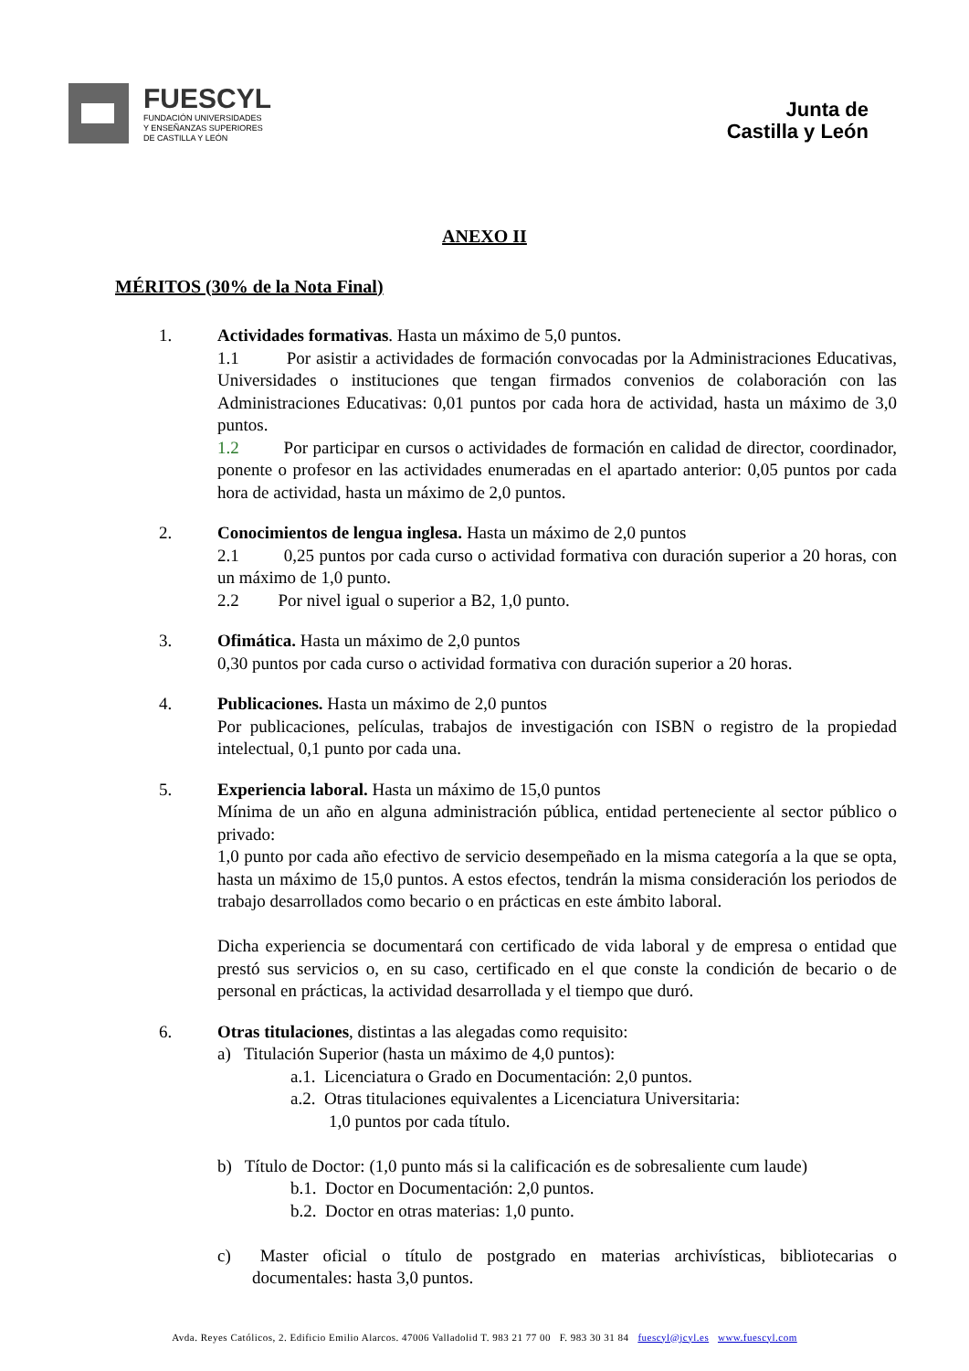FUESCYL
FUNDACIÓN UNIVERSIDADES
Y ENSEÑANZAS SUPERIORES
DE CASTILLA Y LEÓN
Junta de
Castilla y León
ANEXO II
MÉRITOS (30% de la Nota Final)
1. Actividades formativas. Hasta un máximo de 5,0 puntos.
1.1 Por asistir a actividades de formación convocadas por la Administraciones Educativas, Universidades o instituciones que tengan firmados convenios de colaboración con las Administraciones Educativas: 0,01 puntos por cada hora de actividad, hasta un máximo de 3,0 puntos.
1.2 Por participar en cursos o actividades de formación en calidad de director, coordinador, ponente o profesor en las actividades enumeradas en el apartado anterior: 0,05 puntos por cada hora de actividad, hasta un máximo de 2,0 puntos.
2. Conocimientos de lengua inglesa. Hasta un máximo de 2,0 puntos
2.1 0,25 puntos por cada curso o actividad formativa con duración superior a 20 horas, con un máximo de 1,0 punto.
2.2 Por nivel igual o superior a B2, 1,0 punto.
3. Ofimática. Hasta un máximo de 2,0 puntos
0,30 puntos por cada curso o actividad formativa con duración superior a 20 horas.
4. Publicaciones. Hasta un máximo de 2,0 puntos
Por publicaciones, películas, trabajos de investigación con ISBN o registro de la propiedad intelectual, 0,1 punto por cada una.
5. Experiencia laboral. Hasta un máximo de 15,0 puntos
Mínima de un año en alguna administración pública, entidad perteneciente al sector público o privado:
1,0 punto por cada año efectivo de servicio desempeñado en la misma categoría a la que se opta, hasta un máximo de 15,0 puntos. A estos efectos, tendrán la misma consideración los periodos de trabajo desarrollados como becario o en prácticas en este ámbito laboral.
Dicha experiencia se documentará con certificado de vida laboral y de empresa o entidad que prestó sus servicios o, en su caso, certificado en el que conste la condición de becario o de personal en prácticas, la actividad desarrollada y el tiempo que duró.
6. Otras titulaciones, distintas a las alegadas como requisito:
a) Titulación Superior (hasta un máximo de 4,0 puntos):
a.1. Licenciatura o Grado en Documentación: 2,0 puntos.
a.2. Otras titulaciones equivalentes a Licenciatura Universitaria:
1,0 puntos por cada título.
b) Título de Doctor: (1,0 punto más si la calificación es de sobresaliente cum laude)
b.1. Doctor en Documentación: 2,0 puntos.
b.2. Doctor en otras materias: 1,0 punto.
c) Master oficial o título de postgrado en materias archivísticas, bibliotecarias o documentales: hasta 3,0 puntos.
Avda. Reyes Católicos, 2. Edificio Emilio Alarcos. 47006 Valladolid T. 983 21 77 00 F. 983 30 31 84 fuescyl@jcyl.es www.fuescyl.com